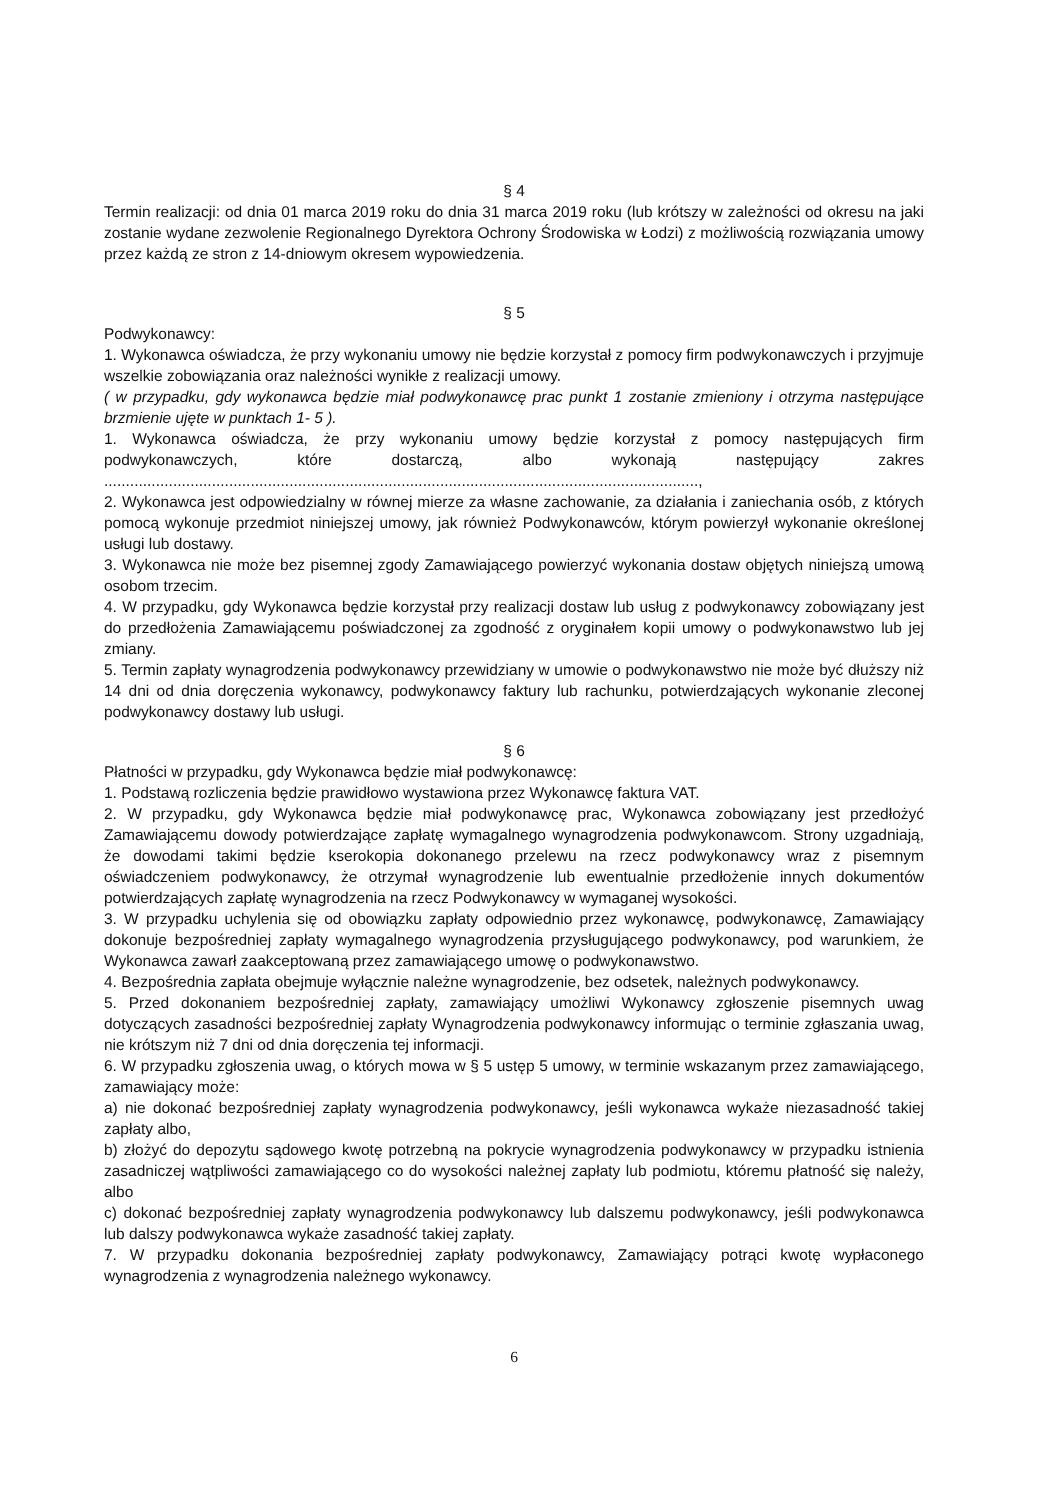§ 4
Termin realizacji: od dnia 01 marca 2019 roku do dnia 31 marca 2019 roku (lub krótszy w zależności od okresu na jaki zostanie wydane zezwolenie Regionalnego Dyrektora Ochrony Środowiska w Łodzi) z możliwością rozwiązania umowy przez każdą ze stron z 14-dniowym okresem wypowiedzenia.
§ 5
Podwykonawcy:
1. Wykonawca oświadcza, że przy wykonaniu umowy nie będzie korzystał z pomocy firm podwykonawczych i przyjmuje wszelkie zobowiązania oraz należności wynikłe z realizacji umowy.
( w przypadku, gdy wykonawca będzie miał podwykonawcę prac punkt 1 zostanie zmieniony i otrzyma następujące brzmienie ujęte w punktach 1- 5 ).
1. Wykonawca oświadcza, że przy wykonaniu umowy będzie korzystał z pomocy następujących firm podwykonawczych, które dostarczą, albo wykonają następujący zakres ..........................................................................................................................................,
2. Wykonawca jest odpowiedzialny w równej mierze za własne zachowanie, za działania i zaniechania osób, z których pomocą wykonuje przedmiot niniejszej umowy, jak również Podwykonawców, którym powierzył wykonanie określonej usługi lub dostawy.
3. Wykonawca nie może bez pisemnej zgody Zamawiającego powierzyć wykonania dostaw objętych niniejszą umową osobom trzecim.
4. W przypadku, gdy Wykonawca będzie korzystał przy realizacji dostaw lub usług z podwykonawcy zobowiązany jest do przedłożenia Zamawiającemu poświadczonej za zgodność z oryginałem kopii umowy o podwykonawstwo lub jej zmiany.
5. Termin zapłaty wynagrodzenia podwykonawcy przewidziany w umowie o podwykonawstwo nie może być dłuższy niż 14 dni od dnia doręczenia wykonawcy, podwykonawcy faktury lub rachunku, potwierdzających wykonanie zleconej podwykonawcy dostawy lub usługi.
§ 6
Płatności w przypadku, gdy Wykonawca będzie miał podwykonawcę:
1. Podstawą rozliczenia będzie prawidłowo wystawiona przez Wykonawcę faktura VAT.
2. W przypadku, gdy Wykonawca będzie miał podwykonawcę prac, Wykonawca zobowiązany jest przedłożyć Zamawiającemu dowody potwierdzające zapłatę wymagalnego wynagrodzenia podwykonawcom. Strony uzgadniają, że dowodami takimi będzie kserokopia dokonanego przelewu na rzecz podwykonawcy wraz z pisemnym oświadczeniem podwykonawcy, że otrzymał wynagrodzenie lub ewentualnie przedłożenie innych dokumentów potwierdzających zapłatę wynagrodzenia na rzecz Podwykonawcy w wymaganej wysokości.
3. W przypadku uchylenia się od obowiązku zapłaty odpowiednio przez wykonawcę, podwykonawcę, Zamawiający dokonuje bezpośredniej zapłaty wymagalnego wynagrodzenia przysługującego podwykonawcy, pod warunkiem, że Wykonawca zawarł zaakceptowaną przez zamawiającego umowę o podwykonawstwo.
4. Bezpośrednia zapłata obejmuje wyłącznie należne wynagrodzenie, bez odsetek, należnych podwykonawcy.
5. Przed dokonaniem bezpośredniej zapłaty, zamawiający umożliwi Wykonawcy zgłoszenie pisemnych uwag dotyczących zasadności bezpośredniej zapłaty Wynagrodzenia podwykonawcy informując o terminie zgłaszania uwag, nie krótszym niż 7 dni od dnia doręczenia tej informacji.
6. W przypadku zgłoszenia uwag, o których mowa w § 5 ustęp 5 umowy, w terminie wskazanym przez zamawiającego, zamawiający może:
a) nie dokonać bezpośredniej zapłaty wynagrodzenia podwykonawcy, jeśli wykonawca wykaże niezasadność takiej zapłaty albo,
b) złożyć do depozytu sądowego kwotę potrzebną na pokrycie wynagrodzenia podwykonawcy w przypadku istnienia zasadniczej wątpliwości zamawiającego co do wysokości należnej zapłaty lub podmiotu, któremu płatność się należy, albo
c) dokonać bezpośredniej zapłaty wynagrodzenia podwykonawcy lub dalszemu podwykonawcy, jeśli podwykonawca lub dalszy podwykonawca wykaże zasadność takiej zapłaty.
7. W przypadku dokonania bezpośredniej zapłaty podwykonawcy, Zamawiający potrąci kwotę wypłaconego wynagrodzenia z wynagrodzenia należnego wykonawcy.
6